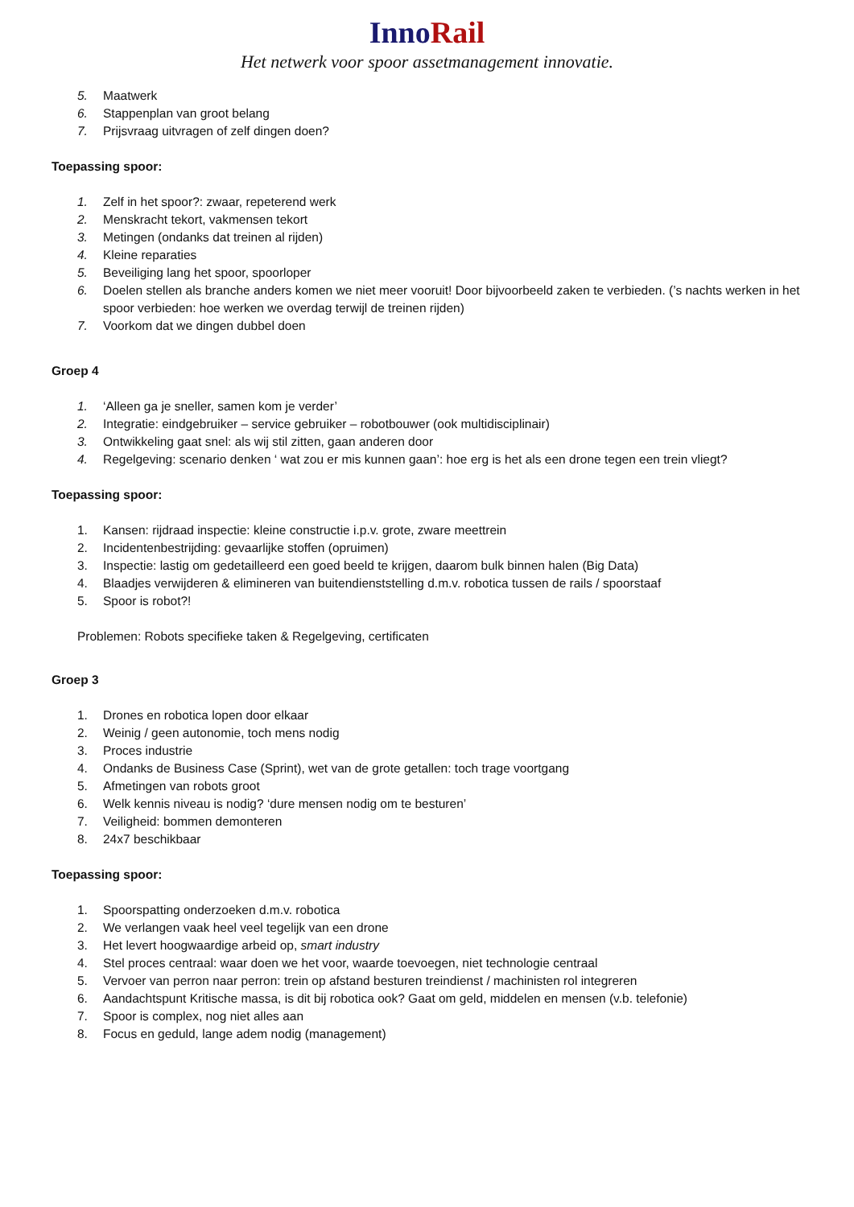Inno Rail
Het netwerk voor spoor assetmanagement innovatie.
5. Maatwerk
6. Stappenplan van groot belang
7. Prijsvraag uitvragen of zelf dingen doen?
Toepassing spoor:
1. Zelf in het spoor?: zwaar, repeterend werk
2. Menskracht tekort, vakmensen tekort
3. Metingen (ondanks dat treinen al rijden)
4. Kleine reparaties
5. Beveiliging lang het spoor, spoorloper
6. Doelen stellen als branche anders komen we niet meer vooruit! Door bijvoorbeeld zaken te verbieden. (’s nachts werken in het spoor verbieden: hoe werken we overdag terwijl de treinen rijden)
7. Voorkom dat we dingen dubbel doen
Groep 4
1. ‘Alleen ga je sneller, samen kom je verder’
2. Integratie: eindgebruiker – service gebruiker – robotbouwer (ook multidisciplinair)
3. Ontwikkeling gaat snel: als wij stil zitten, gaan anderen door
4. Regelgeving: scenario denken ‘ wat zou er mis kunnen gaan’: hoe erg is het als een drone tegen een trein vliegt?
Toepassing spoor:
1. Kansen: rijdraad inspectie: kleine constructie i.p.v. grote, zware meettrein
2. Incidentenbestrijding: gevaarlijke stoffen (opruimen)
3. Inspectie: lastig om gedetailleerd een goed beeld te krijgen, daarom bulk binnen halen (Big Data)
4. Blaadjes verwijderen & elimineren van buitendienststelling d.m.v. robotica tussen de rails / spoorstaaf
5. Spoor is robot?!
Problemen: Robots specifieke taken & Regelgeving, certificaten
Groep 3
1. Drones en robotica lopen door elkaar
2. Weinig / geen autonomie, toch mens nodig
3. Proces industrie
4. Ondanks de Business Case (Sprint), wet van de grote getallen: toch trage voortgang
5. Afmetingen van robots groot
6. Welk kennis niveau is nodig? ‘dure mensen nodig om te besturen’
7. Veiligheid: bommen demonteren
8. 24x7 beschikbaar
Toepassing spoor:
1. Spoorspatting onderzoeken d.m.v. robotica
2. We verlangen vaak heel veel tegelijk van een drone
3. Het levert hoogwaardige arbeid op, smart industry
4. Stel proces centraal: waar doen we het voor, waarde toevoegen, niet technologie centraal
5. Vervoer van perron naar perron: trein op afstand besturen treindienst / machinisten rol integreren
6. Aandachtspunt Kritische massa, is dit bij robotica ook? Gaat om geld, middelen en mensen (v.b. telefonie)
7. Spoor is complex, nog niet alles aan
8. Focus en geduld, lange adem nodig (management)